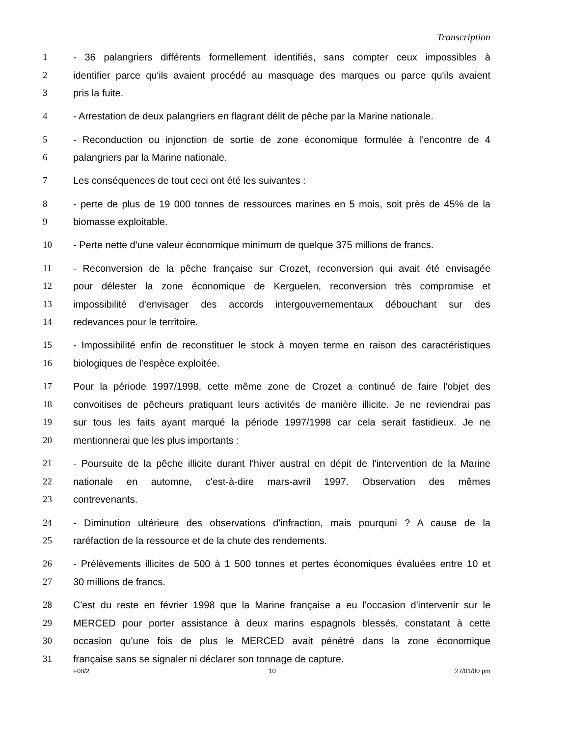Transcription
1 - 36 palangriers différents formellement identifiés, sans compter ceux impossibles à
2 identifier parce qu'ils avaient procédé au masquage des marques ou parce qu'ils avaient
3 pris la fuite.
4 - Arrestation de deux palangriers en flagrant délit de pêche par la Marine nationale.
5 - Reconduction ou injonction de sortie de zone économique formulée à l'encontre de 4
6 palangriers par la Marine nationale.
7 Les conséquences de tout ceci ont été les suivantes :
8 - perte de plus de 19 000 tonnes de ressources marines en 5 mois, soit près de 45% de la
9 biomasse exploitable.
10 - Perte nette d'une valeur économique minimum de quelque 375 millions de francs.
11 - Reconversion de la pêche française sur Crozet, reconversion qui avait été envisagée
12 pour délester la zone économique de Kerguelen, reconversion très compromise et
13 impossibilité d'envisager des accords intergouvernementaux débouchant sur des
14 redevances pour le territoire.
15 - Impossibilité enfin de reconstituer le stock à moyen terme en raison des caractéristiques
16 biologiques de l'espèce exploitée.
17 Pour la période 1997/1998, cette même zone de Crozet a continué de faire l'objet des
18 convoitises de pêcheurs pratiquant leurs activités de manière illicite. Je ne reviendrai pas
19 sur tous les faits ayant marqué la période 1997/1998 car cela serait fastidieux. Je ne
20 mentionnerai que les plus importants :
21 - Poursuite de la pêche illicite durant l'hiver austral en dépit de l'intervention de la Marine
22 nationale en automne, c'est-à-dire mars-avril 1997. Observation des mêmes
23 contrevenants.
24 - Diminution ultérieure des observations d'infraction, mais pourquoi ? A cause de la
25 raréfaction de la ressource et de la chute des rendements.
26 - Prélèvements illicites de 500 à 1 500 tonnes et pertes économiques évaluées entre 10 et
27 30 millions de francs.
28 C'est du reste en février 1998 que la Marine française a eu l'occasion d'intervenir sur le
29 MERCED pour porter assistance à deux marins espagnols blessés, constatant à cette
30 occasion qu'une fois de plus le MERCED avait pénétré dans la zone économique
31 française sans se signaler ni déclarer son tonnage de capture.
F00/2 10 27/01/00 pm